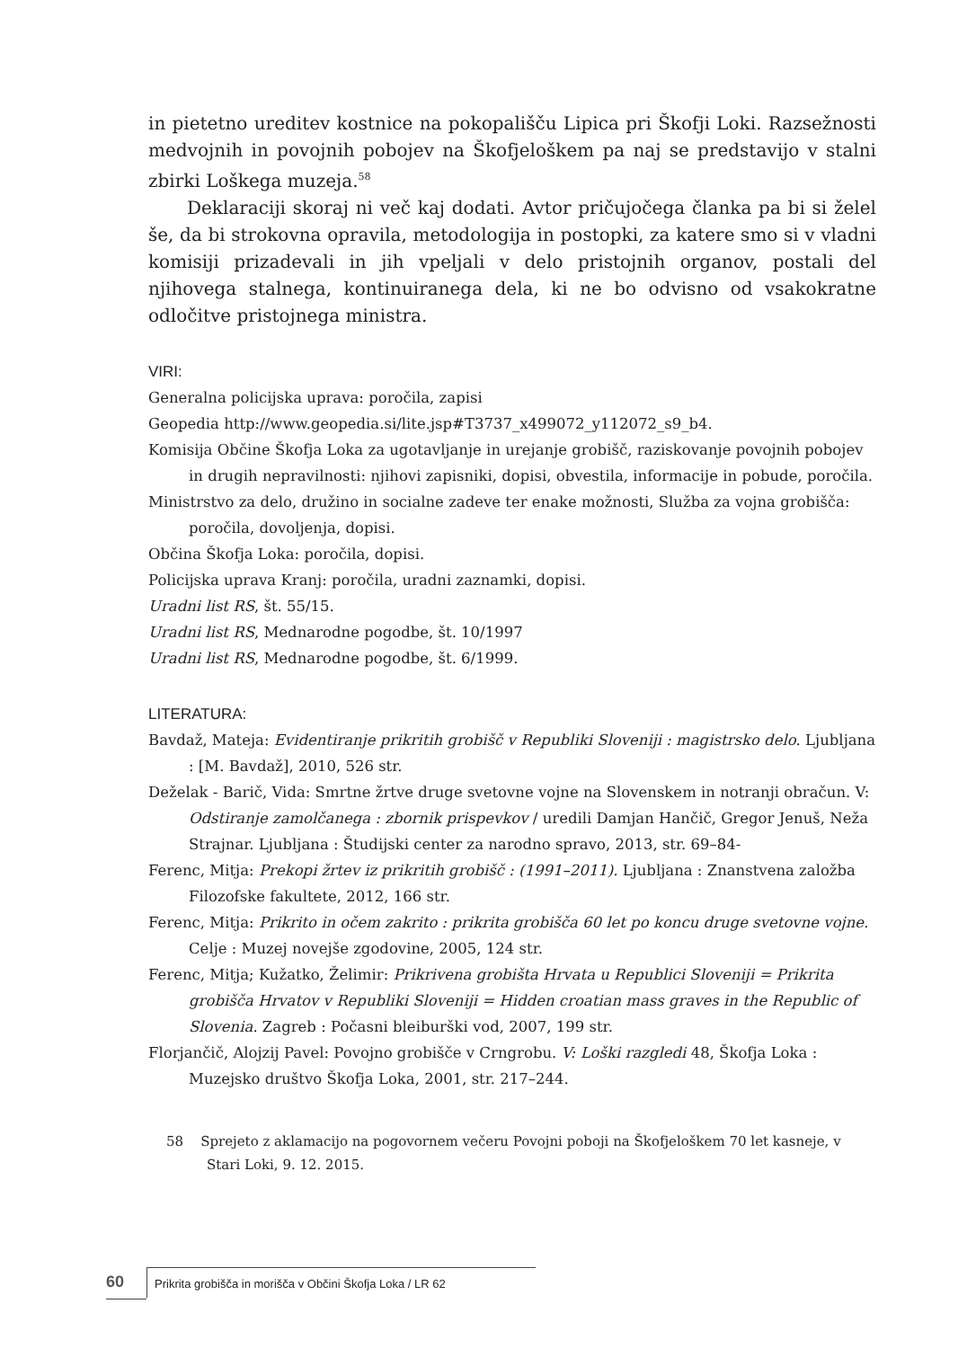in pietetno ureditev kostnice na pokopališču Lipica pri Škofji Loki. Razsežnosti medvojnih in povojnih pobojev na Škofjeloškem pa naj se predstavijo v stalni zbirki Loškega muzeja.<sup>58</sup>
Deklaraciji skoraj ni več kaj dodati. Avtor pričujočega članka pa bi si želel še, da bi strokovna opravila, metodologija in postopki, za katere smo si v vladni komisiji prizadevali in jih vpeljali v delo pristojnih organov, postali del njihovega stalnega, kontinuiranega dela, ki ne bo odvisno od vsakokratne odločitve pristojnega ministra.
VIRI:
Generalna policijska uprava: poročila, zapisi
Geopedia http://www.geopedia.si/lite.jsp#T3737_x499072_y112072_s9_b4.
Komisija Občine Škofja Loka za ugotavljanje in urejanje grobišč, raziskovanje povojnih pobojev in drugih nepravilnosti: njihovi zapisniki, dopisi, obvestila, informacije in pobude, poročila.
Ministrstvo za delo, družino in socialne zadeve ter enake možnosti, Služba za vojna grobišča: poročila, dovoljenja, dopisi.
Občina Škofja Loka: poročila, dopisi.
Policijska uprava Kranj: poročila, uradni zaznamki, dopisi.
Uradni list RS, št. 55/15.
Uradni list RS, Mednarodne pogodbe, št. 10/1997
Uradni list RS, Mednarodne pogodbe, št. 6/1999.
LITERATURA:
Bavdaž, Mateja: Evidentiranje prikritih grobišč v Republiki Sloveniji : magistrsko delo. Ljubljana : [M. Bavdaž], 2010, 526 str.
Deželak - Barič, Vida: Smrtne žrtve druge svetovne vojne na Slovenskem in notranji obračun. V: Odstiranje zamolčanega : zbornik prispevkov / uredili Damjan Hančič, Gregor Jenuš, Neža Strajnar. Ljubljana : Študijski center za narodno spravo, 2013, str. 69–84-
Ferenc, Mitja: Prekopi žrtev iz prikritih grobišč : (1991–2011). Ljubljana : Znanstvena založba Filozofske fakultete, 2012, 166 str.
Ferenc, Mitja: Prikrito in očem zakrito : prikrita grobišča 60 let po koncu druge svetovne vojne. Celje : Muzej novejše zgodovine, 2005, 124 str.
Ferenc, Mitja; Kužatko, Želimir: Prikrivena grobišta Hrvata u Republici Sloveniji = Prikrita grobišča Hrvatov v Republiki Sloveniji = Hidden croatian mass graves in the Republic of Slovenia. Zagreb : Počasni bleiburški vod, 2007, 199 str.
Florjančič, Alojzij Pavel: Povojno grobišče v Crngrobu. V: Loški razgledi 48, Škofja Loka : Muzejsko društvo Škofja Loka, 2001, str. 217–244.
58 Sprejeto z aklamacijo na pogovornem večeru Povojni poboji na Škofjeloškem 70 let kasneje, v Stari Loki, 9. 12. 2015.
60 Prikrita grobišča in morišča v Občini Škofja Loka / LR 62